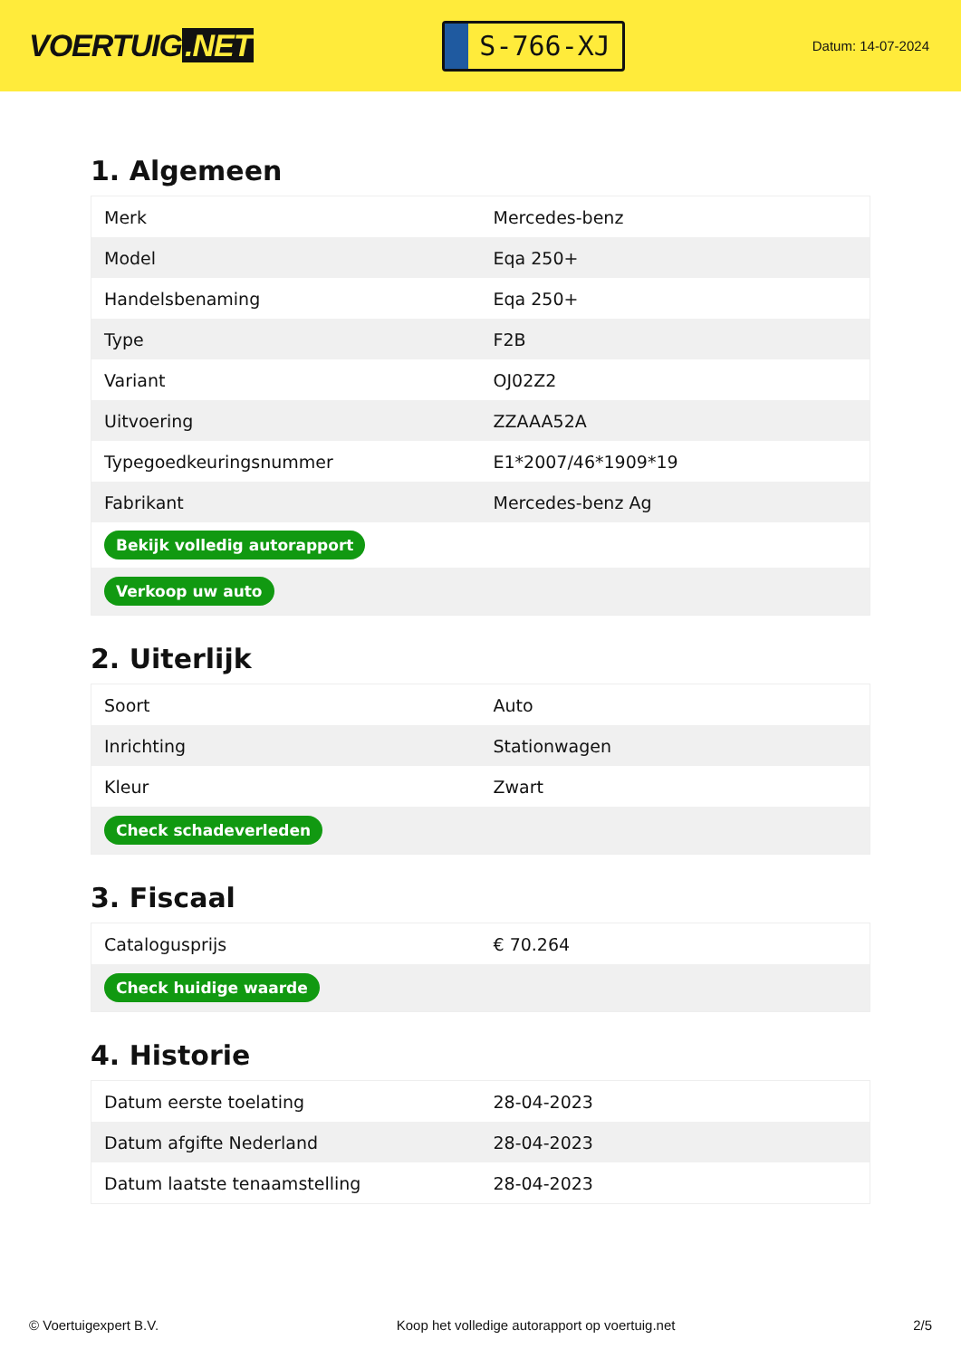VOERTUIG.NET
S-766-XJ
Datum: 14-07-2024
1. Algemeen
| Merk | Mercedes-benz |
| Model | Eqa 250+ |
| Handelsbenaming | Eqa 250+ |
| Type | F2B |
| Variant | OJ02Z2 |
| Uitvoering | ZZAAA52A |
| Typegoedkeuringsnummer | E1*2007/46*1909*19 |
| Fabrikant | Mercedes-benz Ag |
| Bekijk volledig autorapport | |
| Verkoop uw auto | |
2. Uiterlijk
| Soort | Auto |
| Inrichting | Stationwagen |
| Kleur | Zwart |
| Check schadeverleden | |
3. Fiscaal
| Catalogusprijs | € 70.264 |
| Check huidige waarde | |
4. Historie
| Datum eerste toelating | 28-04-2023 |
| Datum afgifte Nederland | 28-04-2023 |
| Datum laatste tenaamstelling | 28-04-2023 |
© Voertuigexpert B.V. Koop het volledige autorapport op voertuig.net 2/5